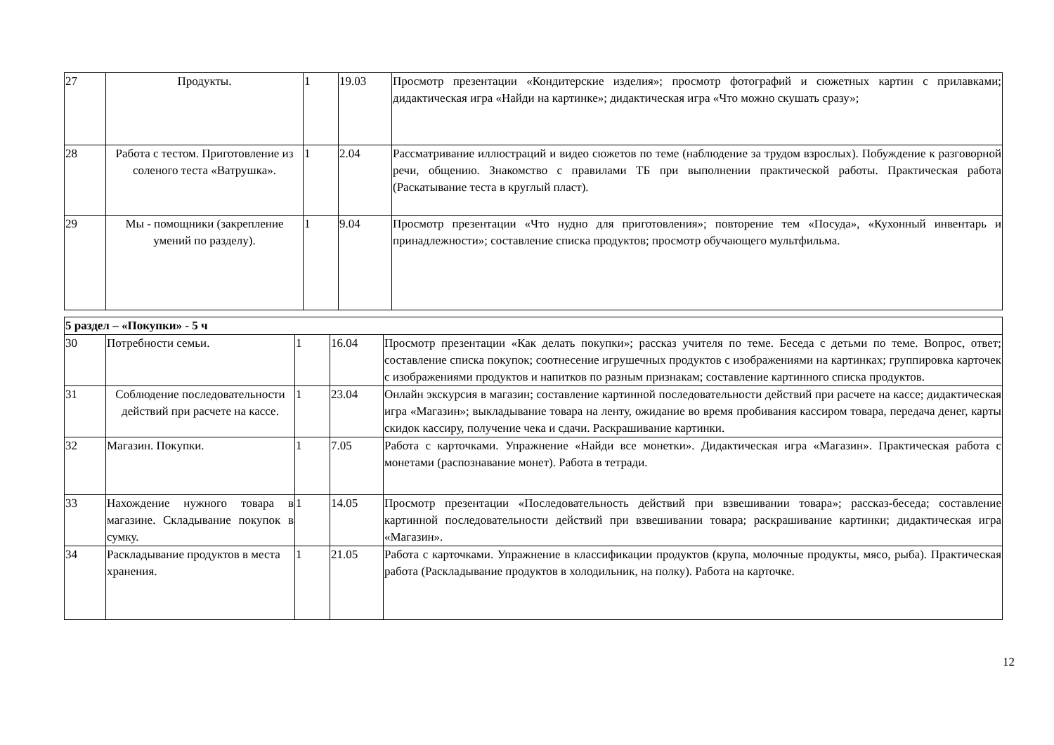| 27 | Продукты. | 1 | 19.03 | Просмотр презентации «Кондитерские изделия»; просмотр фотографий и сюжетных картин с прилавками; дидактическая игра «Найди на картинке»; дидактическая игра «Что можно скушать сразу»; |
| 28 | Работа с тестом. Приготовление из соленого теста «Ватрушка». | 1 | 2.04 | Рассматривание иллюстраций и видео сюжетов по теме (наблюдение за трудом взрослых). Побуждение к разговорной речи, общению. Знакомство с правилами ТБ при выполнении практической работы. Практическая работа (Раскатывание теста в круглый пласт). |
| 29 | Мы - помощники (закрепление умений по разделу). | 1 | 9.04 | Просмотр презентации «Что нудно для приготовления»; повторение тем «Посуда», «Кухонный инвентарь и принадлежности»; составление списка продуктов; просмотр обучающего мультфильма. |
| 5 раздел – «Покупки» - 5 ч | | | | |
| 30 | Потребности семьи. | 1 | 16.04 | Просмотр презентации «Как делать покупки»; рассказ учителя по теме. Беседа с детьми по теме. Вопрос, ответ; составление списка покупок; соотнесение игрушечных продуктов с изображениями на картинках; группировка карточек с изображениями продуктов и напитков по разным признакам; составление картинного списка продуктов. |
| 31 | Соблюдение последовательности действий при расчете на кассе. | 1 | 23.04 | Онлайн экскурсия в магазин; составление картинной последовательности действий при расчете на кассе; дидактическая игра «Магазин»; выкладывание товара на ленту, ожидание во время пробивания кассиром товара, передача денег, карты скидок кассиру, получение чека и сдачи. Раскрашивание картинки. |
| 32 | Магазин. Покупки. | 1 | 7.05 | Работа с карточками. Упражнение «Найди все монетки». Дидактическая игра «Магазин». Практическая работа с монетами (распознавание монет). Работа в тетради. |
| 33 | Нахождение нужного товара в магазине. Складывание покупок в сумку. | 1 | 14.05 | Просмотр презентации «Последовательность действий при взвешивании товара»; рассказ-беседа; составление картинной последовательности действий при взвешивании товара; раскрашивание картинки; дидактическая игра «Магазин». |
| 34 | Раскладывание продуктов в места хранения. | 1 | 21.05 | Работа с карточками. Упражнение в классификации продуктов (крупа, молочные продукты, мясо, рыба). Практическая работа (Раскладывание продуктов в холодильник, на полку). Работа на карточке. |
12